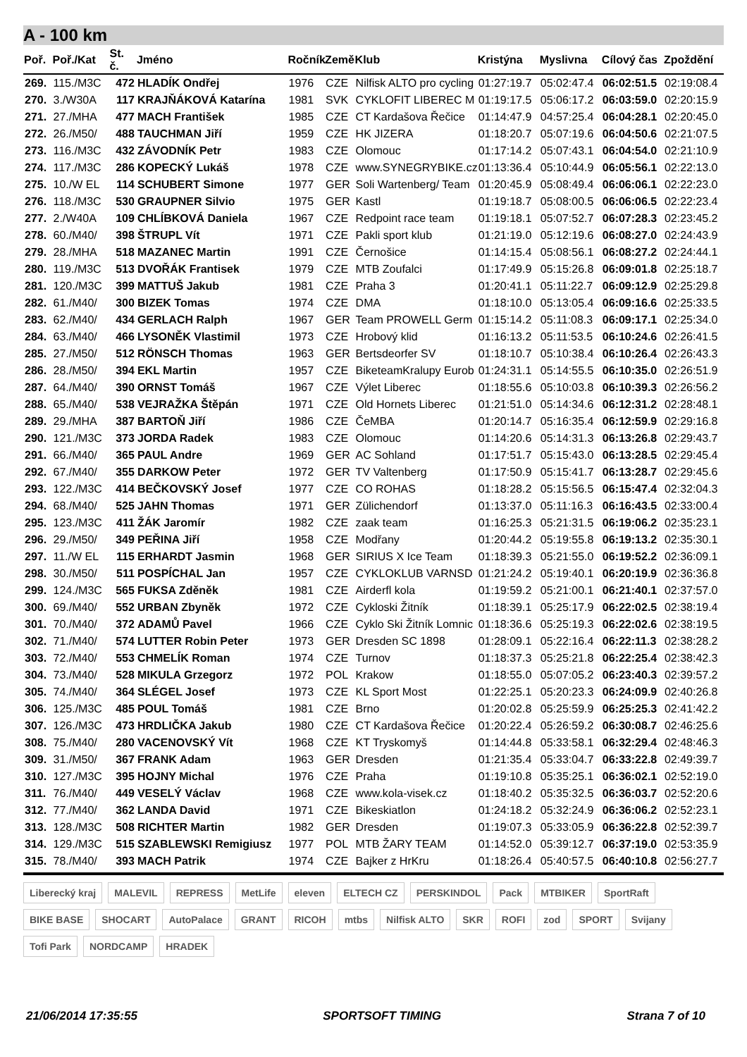A - 100 km
| Poř. | Poř./Kat | St. č. | Jméno | Ročník | Země | Klub | Kristýna | Myslivna | Cílový čas | Zpoždění |
| --- | --- | --- | --- | --- | --- | --- | --- | --- | --- | --- |
| 269. | 115./M3C | 472 | HLADÍK Ondřej | 1976 | CZE | Nilfisk ALTO pro cycling | 01:27:19.7 | 05:02:47.4 | 06:02:51.5 | 02:19:08.4 |
| 270. | 3./W30A | 117 | KRAJŇÁKOVÁ Katarína | 1981 | SVK | CYKLOFIT LIBEREC M | 01:19:17.5 | 05:06:17.2 | 06:03:59.0 | 02:20:15.9 |
| 271. | 27./MHA | 477 | MACH František | 1985 | CZE | CT Kardašova Řečice | 01:14:47.9 | 04:57:25.4 | 06:04:28.1 | 02:20:45.0 |
| 272. | 26./M50/ | 488 | TAUCHMAN Jiří | 1959 | CZE | HK JIZERA | 01:18:20.7 | 05:07:19.6 | 06:04:50.6 | 02:21:07.5 |
| 273. | 116./M3C | 432 | ZÁVODNÍK Petr | 1983 | CZE | Olomouc | 01:17:14.2 | 05:07:43.1 | 06:04:54.0 | 02:21:10.9 |
| 274. | 117./M3C | 286 | KOPECKÝ Lukáš | 1978 | CZE | www.SYNEGRYBIKE.cz | 01:13:36.4 | 05:10:44.9 | 06:05:56.1 | 02:22:13.0 |
| 275. | 10./W EL | 114 | SCHUBERT Simone | 1977 | GER | Soli Wartenberg/ Team | 01:20:45.9 | 05:08:49.4 | 06:06:06.1 | 02:22:23.0 |
| 276. | 118./M3C | 530 | GRAUPNER Silvio | 1975 | GER | Kastl | 01:19:18.7 | 05:08:00.5 | 06:06:06.5 | 02:22:23.4 |
| 277. | 2./W40A | 109 | CHLÍBKOVÁ Daniela | 1967 | CZE | Redpoint race team | 01:19:18.1 | 05:07:52.7 | 06:07:28.3 | 02:23:45.2 |
| 278. | 60./M40/ | 398 | ŠTRUPL Vít | 1971 | CZE | Pakli sport klub | 01:21:19.0 | 05:12:19.6 | 06:08:27.0 | 02:24:43.9 |
| 279. | 28./MHA | 518 | MAZANEC Martin | 1991 | CZE | Černošice | 01:14:15.4 | 05:08:56.1 | 06:08:27.2 | 02:24:44.1 |
| 280. | 119./M3C | 513 | DVOŘÁK Frantisek | 1979 | CZE | MTB Zoufalci | 01:17:49.9 | 05:15:26.8 | 06:09:01.8 | 02:25:18.7 |
| 281. | 120./M3C | 399 | MATTUŠ Jakub | 1981 | CZE | Praha 3 | 01:20:41.1 | 05:11:22.7 | 06:09:12.9 | 02:25:29.8 |
| 282. | 61./M40/ | 300 | BIZEK Tomas | 1974 | CZE | DMA | 01:18:10.0 | 05:13:05.4 | 06:09:16.6 | 02:25:33.5 |
| 283. | 62./M40/ | 434 | GERLACH Ralph | 1967 | GER | Team PROWELL Germ | 01:15:14.2 | 05:11:08.3 | 06:09:17.1 | 02:25:34.0 |
| 284. | 63./M40/ | 466 | LYSONĚK Vlastimil | 1973 | CZE | Hrobový klid | 01:16:13.2 | 05:11:53.5 | 06:10:24.6 | 02:26:41.5 |
| 285. | 27./M50/ | 512 | RÖNSCH Thomas | 1963 | GER | Bertsdeorfer SV | 01:18:10.7 | 05:10:38.4 | 06:10:26.4 | 02:26:43.3 |
| 286. | 28./M50/ | 394 | EKL Martin | 1957 | CZE | BiketeamKralupy Eurob | 01:24:31.1 | 05:14:55.5 | 06:10:35.0 | 02:26:51.9 |
| 287. | 64./M40/ | 390 | ORNST Tomáš | 1967 | CZE | Výlet Liberec | 01:18:55.6 | 05:10:03.8 | 06:10:39.3 | 02:26:56.2 |
| 288. | 65./M40/ | 538 | VEJRAŽKA Štěpán | 1971 | CZE | Old Hornets Liberec | 01:21:51.0 | 05:14:34.6 | 06:12:31.2 | 02:28:48.1 |
| 289. | 29./MHA | 387 | BARTOŇ Jiří | 1986 | CZE | ČeMBA | 01:20:14.7 | 05:16:35.4 | 06:12:59.9 | 02:29:16.8 |
| 290. | 121./M3C | 373 | JORDA Radek | 1983 | CZE | Olomouc | 01:14:20.6 | 05:14:31.3 | 06:13:26.8 | 02:29:43.7 |
| 291. | 66./M40/ | 365 | PAUL Andre | 1969 | GER | AC Sohland | 01:17:51.7 | 05:15:43.0 | 06:13:28.5 | 02:29:45.4 |
| 292. | 67./M40/ | 355 | DARKOW Peter | 1972 | GER | TV Valtenberg | 01:17:50.9 | 05:15:41.7 | 06:13:28.7 | 02:29:45.6 |
| 293. | 122./M3C | 414 | BEČKOVSKÝ Josef | 1977 | CZE | CO ROHAS | 01:18:28.2 | 05:15:56.5 | 06:15:47.4 | 02:32:04.3 |
| 294. | 68./M40/ | 525 | JAHN Thomas | 1971 | GER | Zülichendorf | 01:13:37.0 | 05:11:16.3 | 06:16:43.5 | 02:33:00.4 |
| 295. | 123./M3C | 411 | ŽÁK Jaromír | 1982 | CZE | zaak team | 01:16:25.3 | 05:21:31.5 | 06:19:06.2 | 02:35:23.1 |
| 296. | 29./M50/ | 349 | PEŘINA Jiří | 1958 | CZE | Modřany | 01:20:44.2 | 05:19:55.8 | 06:19:13.2 | 02:35:30.1 |
| 297. | 11./W EL | 115 | ERHARDT Jasmin | 1968 | GER | SIRIUS X Ice Team | 01:18:39.3 | 05:21:55.0 | 06:19:52.2 | 02:36:09.1 |
| 298. | 30./M50/ | 511 | POSPÍCHAL Jan | 1957 | CZE | CYKLOKLUB VARNSD | 01:21:24.2 | 05:19:40.1 | 06:20:19.9 | 02:36:36.8 |
| 299. | 124./M3C | 565 | FUKSA Zděněk | 1981 | CZE | Airderfl kola | 01:19:59.2 | 05:21:00.1 | 06:21:40.1 | 02:37:57.0 |
| 300. | 69./M40/ | 552 | URBAN Zbyněk | 1972 | CZE | Cykloski Žitník | 01:18:39.1 | 05:25:17.9 | 06:22:02.5 | 02:38:19.4 |
| 301. | 70./M40/ | 372 | ADAMŮ Pavel | 1966 | CZE | Cyklo Ski Žitník Lomnic | 01:18:36.6 | 05:25:19.3 | 06:22:02.6 | 02:38:19.5 |
| 302. | 71./M40/ | 574 | LUTTER Robin Peter | 1973 | GER | Dresden SC 1898 | 01:28:09.1 | 05:22:16.4 | 06:22:11.3 | 02:38:28.2 |
| 303. | 72./M40/ | 553 | CHMELÍK Roman | 1974 | CZE | Turnov | 01:18:37.3 | 05:25:21.8 | 06:22:25.4 | 02:38:42.3 |
| 304. | 73./M40/ | 528 | MIKULA Grzegorz | 1972 | POL | Krakow | 01:18:55.0 | 05:07:05.2 | 06:23:40.3 | 02:39:57.2 |
| 305. | 74./M40/ | 364 | SLÉGEL Josef | 1973 | CZE | KL Sport Most | 01:22:25.1 | 05:20:23.3 | 06:24:09.9 | 02:40:26.8 |
| 306. | 125./M3C | 485 | POUL Tomáš | 1981 | CZE | Brno | 01:20:02.8 | 05:25:59.9 | 06:25:25.3 | 02:41:42.2 |
| 307. | 126./M3C | 473 | HRDLIČKA Jakub | 1980 | CZE | CT Kardašova Řečice | 01:20:22.4 | 05:26:59.2 | 06:30:08.7 | 02:46:25.6 |
| 308. | 75./M40/ | 280 | VACENOVSKÝ Vít | 1968 | CZE | KT Tryskomyš | 01:14:44.8 | 05:33:58.1 | 06:32:29.4 | 02:48:46.3 |
| 309. | 31./M50/ | 367 | FRANK Adam | 1963 | GER | Dresden | 01:21:35.4 | 05:33:04.7 | 06:33:22.8 | 02:49:39.7 |
| 310. | 127./M3C | 395 | HOJNY Michal | 1976 | CZE | Praha | 01:19:10.8 | 05:35:25.1 | 06:36:02.1 | 02:52:19.0 |
| 311. | 76./M40/ | 449 | VESELÝ Václav | 1968 | CZE | www.kola-visek.cz | 01:18:40.2 | 05:35:32.5 | 06:36:03.7 | 02:52:20.6 |
| 312. | 77./M40/ | 362 | LANDA David | 1971 | CZE | Bikeskiatlon | 01:24:18.2 | 05:32:24.9 | 06:36:06.2 | 02:52:23.1 |
| 313. | 128./M3C | 508 | RICHTER Martin | 1982 | GER | Dresden | 01:19:07.3 | 05:33:05.9 | 06:36:22.8 | 02:52:39.7 |
| 314. | 129./M3C | 515 | SZABLEWSKI Remigiusz | 1977 | POL | MTB ŽARY TEAM | 01:14:52.0 | 05:39:12.7 | 06:37:19.0 | 02:53:35.9 |
| 315. | 78./M40/ | 393 | MACH Patrik | 1974 | CZE | Bajker z HrKru | 01:18:26.4 | 05:40:57.5 | 06:40:10.8 | 02:56:27.7 |
Liberecký kraj MALEVIL REPRESS MetLife eleven ELTECH CZ PERSKINDOL Pack MTBIKER SportRaft BIKE BASE SHOCART AutoPalace GRANT RICOH mtbs Nilfisk ALTO SKR ROFI zod SPORT Svijany Tofi Park NORDCAMP HRADEK
21/06/2014 17:35:55 SPORTSOFT TIMING Strana 7 of 10